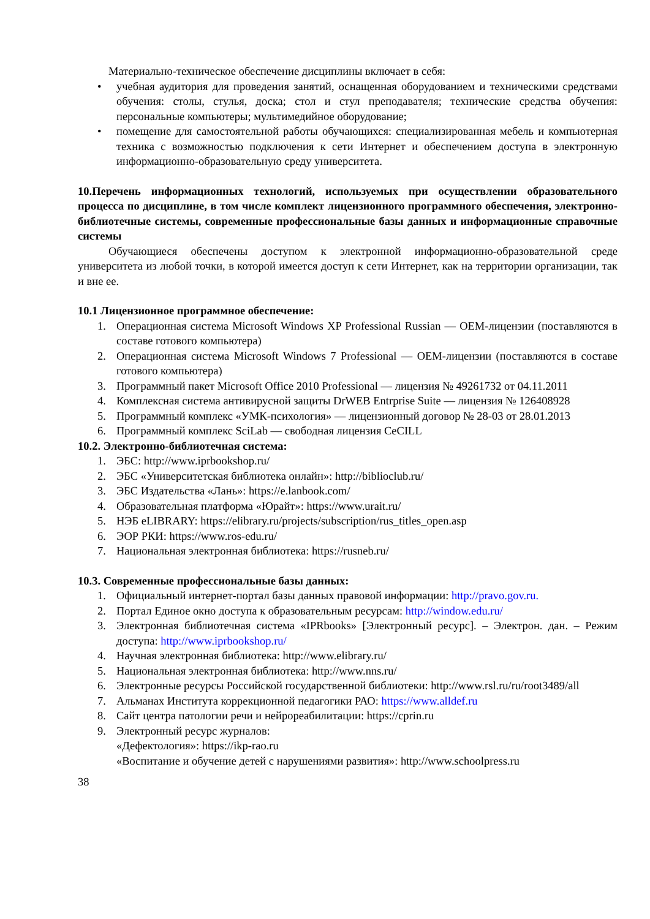Материально-техническое обеспечение дисциплины включает в себя:
• учебная аудитория для проведения занятий, оснащенная оборудованием и техническими средствами обучения: столы, стулья, доска; стол и стул преподавателя; технические средства обучения: персональные компьютеры; мультимедийное оборудование;
• помещение для самостоятельной работы обучающихся: специализированная мебель и компьютерная техника с возможностью подключения к сети Интернет и обеспечением доступа в электронную информационно-образовательную среду университета.
10.Перечень информационных технологий, используемых при осуществлении образовательного процесса по дисциплине, в том числе комплект лицензионного программного обеспечения, электронно-библиотечные системы, современные профессиональные базы данных и информационные справочные системы
Обучающиеся обеспечены доступом к электронной информационно-образовательной среде университета из любой точки, в которой имеется доступ к сети Интернет, как на территории организации, так и вне ее.
10.1 Лицензионное программное обеспечение:
1. Операционная система Microsoft Windows XP Professional Russian — OEM-лицензии (поставляются в составе готового компьютера)
2. Операционная система Microsoft Windows 7 Professional — OEM-лицензии (поставляются в составе готового компьютера)
3. Программный пакет Microsoft Office 2010 Professional — лицензия № 49261732 от 04.11.2011
4. Комплексная система антивирусной защиты DrWEB Entrprise Suite — лицензия № 126408928
5. Программный комплекс «УМК-психология» — лицензионный договор № 28-03 от 28.01.2013
6. Программный комплекс SciLab — свободная лицензия CeCILL
10.2. Электронно-библиотечная система:
1. ЭБС: http://www.iprbookshop.ru/
2. ЭБС «Университетская библиотека онлайн»: http://biblioclub.ru/
3. ЭБС Издательства «Лань»: https://e.lanbook.com/
4. Образовательная платформа «Юрайт»: https://www.urait.ru/
5. НЭБ eLIBRARY: https://elibrary.ru/projects/subscription/rus_titles_open.asp
6. ЭОР РКИ: https://www.ros-edu.ru/
7. Национальная электронная библиотека: https://rusneb.ru/
10.3. Современные профессиональные базы данных:
1. Официальный интернет-портал базы данных правовой информации: http://pravo.gov.ru.
2. Портал Единое окно доступа к образовательным ресурсам: http://window.edu.ru/
3. Электронная библиотечная система «IPRbooks» [Электронный ресурс]. – Электрон. дан. – Режим доступа: http://www.iprbookshop.ru/
4. Научная электронная библиотека: http://www.elibrary.ru/
5. Национальная электронная библиотека: http://www.nns.ru/
6. Электронные ресурсы Российской государственной библиотеки: http://www.rsl.ru/ru/root3489/all
7. Альманах Института коррекционной педагогики РАО: https://www.alldef.ru
8. Сайт центра патологии речи и нейрореабилитации: https://cprin.ru
9. Электронный ресурс журналов:
«Дефектология»: https://ikp-rao.ru
«Воспитание и обучение детей с нарушениями развития»: http://www.schoolpress.ru
38